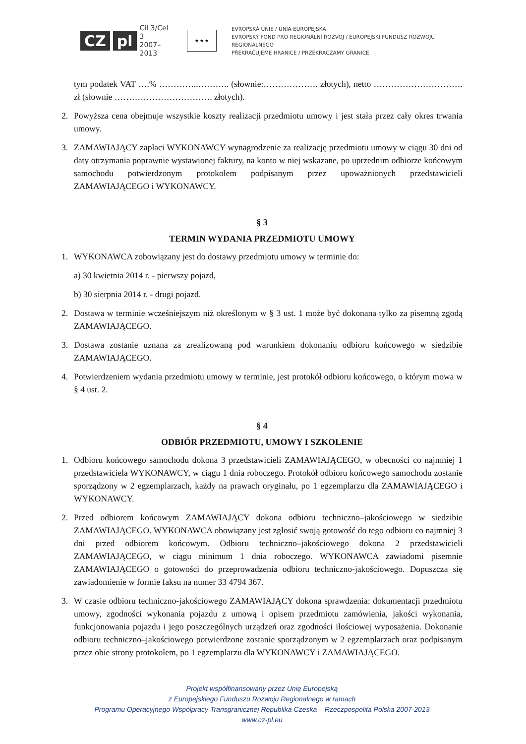CZ pl Cíl 3/Cel 3
2007–2013
★ ★ ★
EVROPSKÁ UNIE / UNIA EUROPEJSKA
EVROPSKÝ FOND PRO REGIONÁLNÍ ROZVOJ / EUROPEJSKI FUNDUSZ ROZWOJU REGIONALNEGO
PŘEKRAČUJEME HRANICE / PRZEKRACZAMY GRANICE
tym podatek VAT ….% …………..……….. (słownie:………………. złotych), netto …………………………. zł (słownie ……………………………. złotych).
2. Powyższa cena obejmuje wszystkie koszty realizacji przedmiotu umowy i jest stała przez cały okres trwania umowy.
3. ZAMAWIAJĄCY zapłaci WYKONAWCY wynagrodzenie za realizację przedmiotu umowy w ciągu 30 dni od daty otrzymania poprawnie wystawionej faktury, na konto w niej wskazane, po uprzednim odbiorze końcowym samochodu potwierdzonym protokołem podpisanym przez upoważnionych przedstawicieli ZAMAWIAJĄCEGO i WYKONAWCY.
§ 3
TERMIN WYDANIA PRZEDMIOTU UMOWY
1. WYKONAWCA zobowiązany jest do dostawy przedmiotu umowy w terminie do:
a) 30 kwietnia 2014 r. - pierwszy pojazd,
b) 30 sierpnia 2014 r. - drugi pojazd.
2. Dostawa w terminie wcześniejszym niż określonym w § 3 ust. 1 może być dokonana tylko za pisemną zgodą ZAMAWIAJĄCEGO.
3. Dostawa zostanie uznana za zrealizowaną pod warunkiem dokonaniu odbioru końcowego w siedzibie ZAMAWIAJĄCEGO.
4. Potwierdzeniem wydania przedmiotu umowy w terminie, jest protokół odbioru końcowego, o którym mowa w § 4 ust. 2.
§ 4
ODBIÓR PRZEDMIOTU, UMOWY I SZKOLENIE
1. Odbioru końcowego samochodu dokona 3 przedstawicieli ZAMAWIAJĄCEGO, w obecności co najmniej 1 przedstawiciela WYKONAWCY, w ciągu 1 dnia roboczego. Protokół odbioru końcowego samochodu zostanie sporządzony w 2 egzemplarzach, każdy na prawach oryginału, po 1 egzemplarzu dla ZAMAWIAJĄCEGO i WYKONAWCY.
2. Przed odbiorem końcowym ZAMAWIAJĄCY dokona odbioru techniczno–jakościowego w siedzibie ZAMAWIAJĄCEGO. WYKONAWCA obowiązany jest zgłosić swoją gotowość do tego odbioru co najmniej 3 dni przed odbiorem końcowym. Odbioru techniczno–jakościowego dokona 2 przedstawicieli ZAMAWIAJĄCEGO, w ciągu minimum 1 dnia roboczego. WYKONAWCA zawiadomi pisemnie ZAMAWIAJĄCEGO o gotowości do przeprowadzenia odbioru techniczno-jakościowego. Dopuszcza się zawiadomienie w formie faksu na numer 33 4794 367.
3. W czasie odbioru techniczno-jakościowego ZAMAWIAJĄCY dokona sprawdzenia: dokumentacji przedmiotu umowy, zgodności wykonania pojazdu z umową i opisem przedmiotu zamówienia, jakości wykonania, funkcjonowania pojazdu i jego poszczególnych urządzeń oraz zgodności ilościowej wyposażenia. Dokonanie odbioru techniczno–jakościowego potwierdzone zostanie sporządzonym w 2 egzemplarzach oraz podpisanym przez obie strony protokołem, po 1 egzemplarzu dla WYKONAWCY i ZAMAWIAJĄCEGO.
Projekt współfinansowany przez Unię Europejską
z Europejskiego Funduszu Rozwoju Regionalnego w ramach
Programu Operacyjnego Współpracy Transgranicznej Republika Czeska – Rzeczpospolita Polska 2007-2013
www.cz-pl.eu